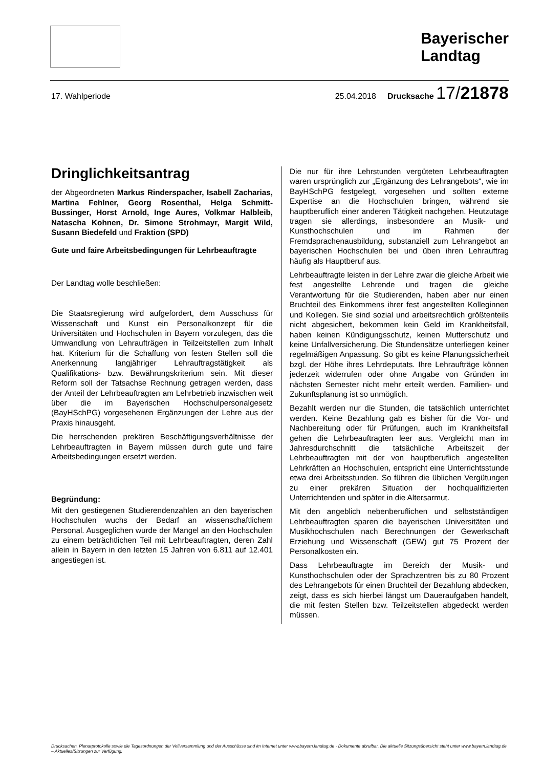Bayerischer
Landtag
17. Wahlperiode 25.04.2018 Drucksache 17/21878
Dringlichkeitsantrag
der Abgeordneten Markus Rinderspacher, Isabell Zacharias, Martina Fehlner, Georg Rosenthal, Helga Schmitt-Bussinger, Horst Arnold, Inge Aures, Volkmar Halbleib, Natascha Kohnen, Dr. Simone Strohmayr, Margit Wild, Susann Biedefeld und Fraktion (SPD)
Gute und faire Arbeitsbedingungen für Lehrbeauftragte
Der Landtag wolle beschließen:
Die Staatsregierung wird aufgefordert, dem Ausschuss für Wissenschaft und Kunst ein Personalkonzept für die Universitäten und Hochschulen in Bayern vorzulegen, das die Umwandlung von Lehraufträgen in Teilzeitstellen zum Inhalt hat. Kriterium für die Schaffung von festen Stellen soll die Anerkennung langjähriger Lehrauftragstätigkeit als Qualifikations- bzw. Bewährungskriterium sein. Mit dieser Reform soll der Tatsachse Rechnung getragen werden, dass der Anteil der Lehrbeauftragten am Lehrbetrieb inzwischen weit über die im Bayerischen Hochschulpersonalgesetz (BayHSchPG) vorgesehenen Ergänzungen der Lehre aus der Praxis hinausgeht.
Die herrschenden prekären Beschäftigungsverhältnisse der Lehrbeauftragten in Bayern müssen durch gute und faire Arbeitsbedingungen ersetzt werden.
Begründung:
Mit den gestiegenen Studierendenzahlen an den bayerischen Hochschulen wuchs der Bedarf an wissenschaftlichem Personal. Ausgeglichen wurde der Mangel an den Hochschulen zu einem beträchtlichen Teil mit Lehrbeauftragten, deren Zahl allein in Bayern in den letzten 15 Jahren von 6.811 auf 12.401 angestiegen ist.
Die nur für ihre Lehrstunden vergüteten Lehrbeauftragten waren ursprünglich zur „Ergänzung des Lehrangebots“, wie im BayHSchPG festgelegt, vorgesehen und sollten externe Expertise an die Hochschulen bringen, während sie hauptberuflich einer anderen Tätigkeit nachgehen. Heutzutage tragen sie allerdings, insbesondere an Musik- und Kunsthochschulen und im Rahmen der Fremdsprachenausbildung, substanziell zum Lehrangebot an bayerischen Hochschulen bei und üben ihren Lehrauftrag häufig als Hauptberuf aus.
Lehrbeauftragte leisten in der Lehre zwar die gleiche Arbeit wie fest angestellte Lehrende und tragen die gleiche Verantwortung für die Studierenden, haben aber nur einen Bruchteil des Einkommens ihrer fest angestellten Kolleginnen und Kollegen. Sie sind sozial und arbeitsrechtlich größtenteils nicht abgesichert, bekommen kein Geld im Krankheitsfall, haben keinen Kündigungsschutz, keinen Mutterschutz und keine Unfallversicherung. Die Stundensätze unterliegen keiner regelmäßigen Anpassung. So gibt es keine Planungssicherheit bzgl. der Höhe ihres Lehrdeputats. Ihre Lehraufträge können jederzeit widerrufen oder ohne Angabe von Gründen im nächsten Semester nicht mehr erteilt werden. Familien- und Zukunftsplanung ist so unmöglich.
Bezahlt werden nur die Stunden, die tatsächlich unterrichtet werden. Keine Bezahlung gab es bisher für die Vor- und Nachbereitung oder für Prüfungen, auch im Krankheitsfall gehen die Lehrbeauftragten leer aus. Vergleicht man im Jahresdurchschnitt die tatsächliche Arbeitszeit der Lehrbeauftragten mit der von hauptberuflich angestellten Lehrkräften an Hochschulen, entspricht eine Unterrichtsstunde etwa drei Arbeitsstunden. So führen die üblichen Vergütungen zu einer prekären Situation der hochqualifizierten Unterrichtenden und später in die Altersarmut.
Mit den angeblich nebenberuflichen und selbstständigen Lehrbeauftragten sparen die bayerischen Universitäten und Musikhochschulen nach Berechnungen der Gewerkschaft Erziehung und Wissenschaft (GEW) gut 75 Prozent der Personalkosten ein.
Dass Lehrbeauftragte im Bereich der Musik- und Kunsthochschulen oder der Sprachzentren bis zu 80 Prozent des Lehrangebots für einen Bruchteil der Bezahlung abdecken, zeigt, dass es sich hierbei längst um Daueraufgaben handelt, die mit festen Stellen bzw. Teilzeitstellen abgedeckt werden müssen.
Drucksachen, Plenarprotokolle sowie die Tagesordnungen der Vollversammlung und der Ausschüsse sind im Internet unter www.bayern.landtag.de - Dokumente abrufbar. Die aktuelle Sitzungsübersicht steht unter www.bayern.landtag.de – Aktuelles/Sitzungen zur Verfügung.